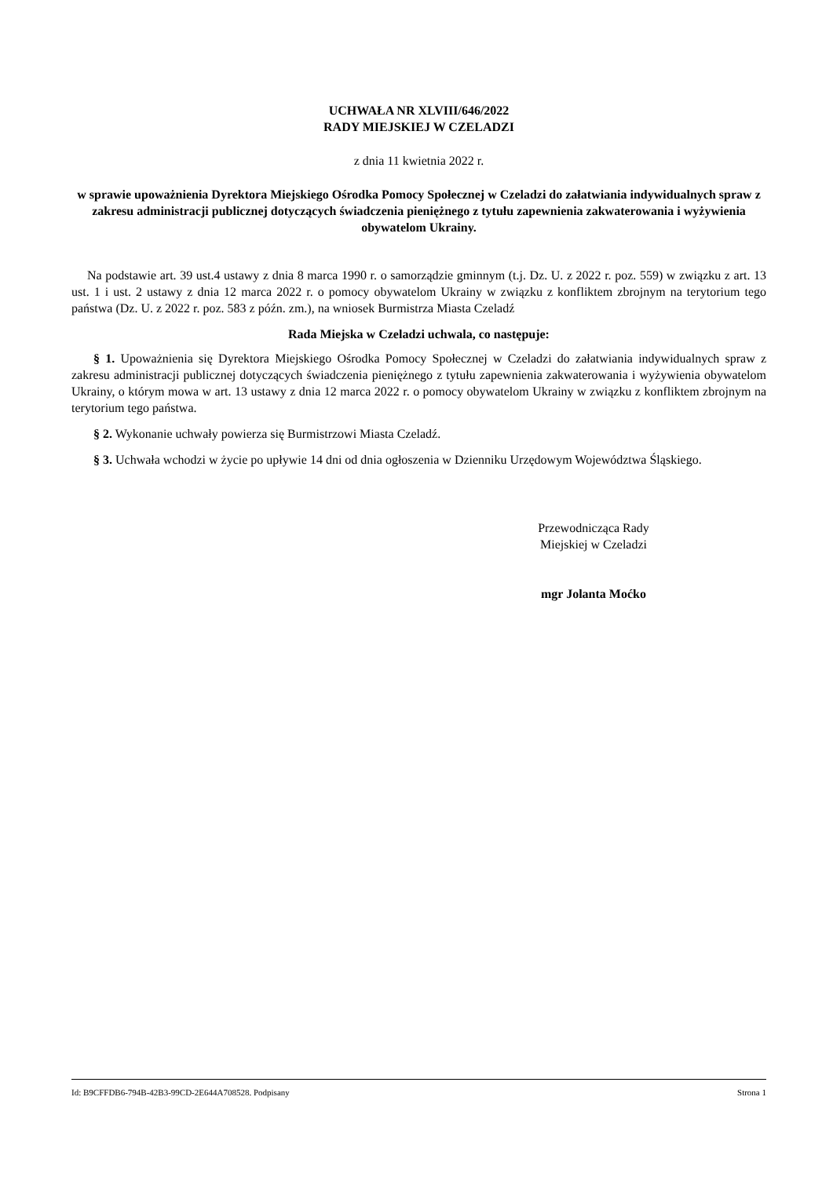UCHWAŁA NR XLVIII/646/2022
RADY MIEJSKIEJ W CZELADZI
z dnia 11 kwietnia 2022 r.
w sprawie upoważnienia Dyrektora Miejskiego Ośrodka Pomocy Społecznej w Czeladzi do załatwiania indywidualnych spraw z zakresu administracji publicznej dotyczących świadczenia pieniężnego z tytułu zapewnienia zakwaterowania i wyżywienia obywatelom Ukrainy.
Na podstawie art. 39 ust.4 ustawy z dnia 8 marca 1990 r. o samorządzie gminnym (t.j. Dz. U. z 2022 r. poz. 559) w związku z art. 13 ust. 1 i ust. 2 ustawy z dnia 12 marca 2022 r. o pomocy obywatelom Ukrainy w związku z konfliktem zbrojnym na terytorium tego państwa (Dz. U. z 2022 r. poz. 583 z późn. zm.), na wniosek Burmistrza Miasta Czeladź
Rada Miejska w Czeladzi uchwala, co następuje:
§ 1. Upoważnienia się Dyrektora Miejskiego Ośrodka Pomocy Społecznej w Czeladzi do załatwiania indywidualnych spraw z zakresu administracji publicznej dotyczących świadczenia pieniężnego z tytułu zapewnienia zakwaterowania i wyżywienia obywatelom Ukrainy, o którym mowa w art. 13 ustawy z dnia 12 marca 2022 r. o pomocy obywatelom Ukrainy w związku z konfliktem zbrojnym na terytorium tego państwa.
§ 2. Wykonanie uchwały powierza się Burmistrzowi Miasta Czeladź.
§ 3. Uchwała wchodzi w życie po upływie 14 dni od dnia ogłoszenia w Dzienniku Urzędowym Województwa Śląskiego.
Przewodnicząca Rady
Miejskiej w Czeladzi
mgr Jolanta Moćko
Id: B9CFFDB6-794B-42B3-99CD-2E644A708528. Podpisany Strona 1